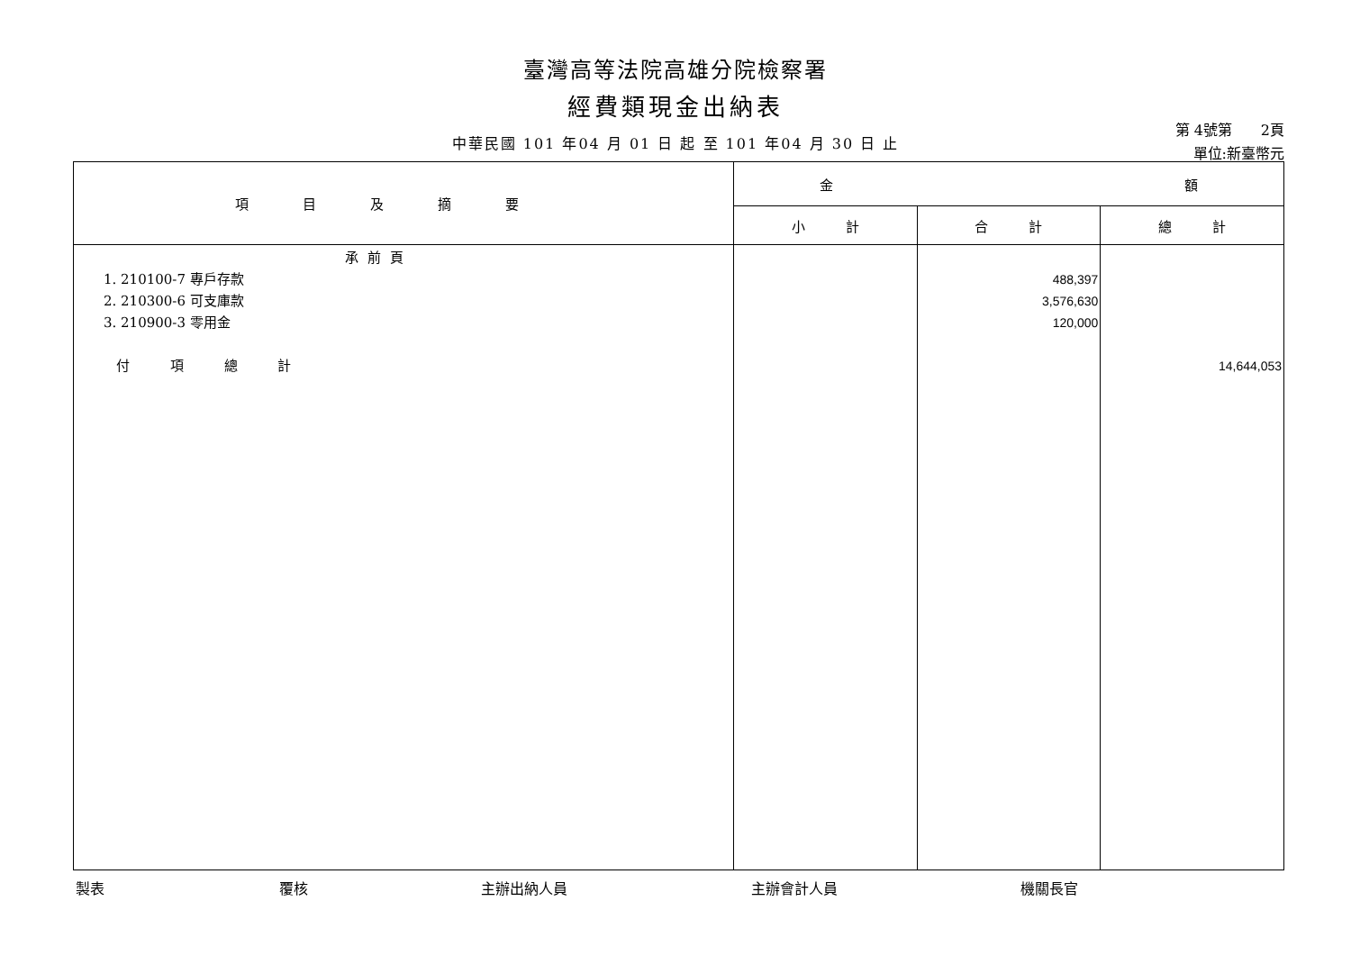臺灣高等法院高雄分院檢察署
經費類現金出納表
中華民國 101 年04 月 01 日 起 至 101 年04 月 30 日 止
第 4號第　　2頁
單位:新臺幣元
| 項目及摘要 | 金 額 | | |
| --- | --- | --- | --- |
| | 小 計 | 合 計 | 總 計 |
| 承前頁 1. 210100-7 專戶存款 2. 210300-6 可支庫款 3. 210900-3 零用金 付 項 總 計 | | 488,397 3,576,630 120,000 | 14,644,053 |
製表 覆核 主辦出納人員 主辦會計人員 機關長官